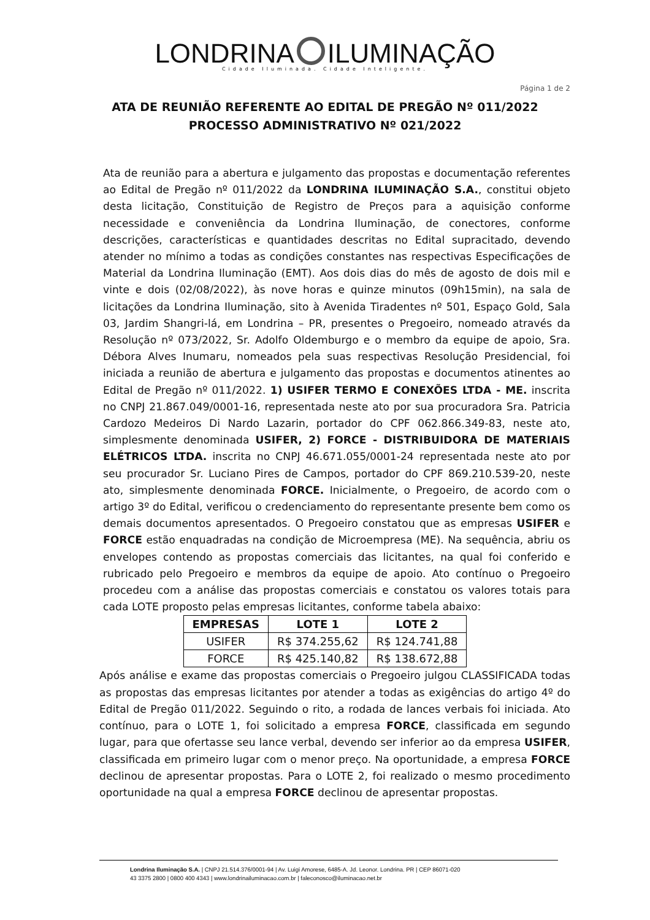LONDRINA ILUMINAÇÃO
Cidade Iluminada. Cidade Inteligente.
Página 1 de 2
ATA DE REUNIÃO REFERENTE AO EDITAL DE PREGÃO Nº 011/2022
PROCESSO ADMINISTRATIVO Nº 021/2022
Ata de reunião para a abertura e julgamento das propostas e documentação referentes ao Edital de Pregão nº 011/2022 da LONDRINA ILUMINAÇÃO S.A., constitui objeto desta licitação, Constituição de Registro de Preços para a aquisição conforme necessidade e conveniência da Londrina Iluminação, de conectores, conforme descrições, características e quantidades descritas no Edital supracitado, devendo atender no mínimo a todas as condições constantes nas respectivas Especificações de Material da Londrina Iluminação (EMT). Aos dois dias do mês de agosto de dois mil e vinte e dois (02/08/2022), às nove horas e quinze minutos (09h15min), na sala de licitações da Londrina Iluminação, sito à Avenida Tiradentes nº 501, Espaço Gold, Sala 03, Jardim Shangri-lá, em Londrina – PR, presentes o Pregoeiro, nomeado através da Resolução nº 073/2022, Sr. Adolfo Oldemburgo e o membro da equipe de apoio, Sra. Débora Alves Inumaru, nomeados pela suas respectivas Resolução Presidencial, foi iniciada a reunião de abertura e julgamento das propostas e documentos atinentes ao Edital de Pregão nº 011/2022. 1) USIFER TERMO E CONEXÕES LTDA - ME. inscrita no CNPJ 21.867.049/0001-16, representada neste ato por sua procuradora Sra. Patricia Cardozo Medeiros Di Nardo Lazarin, portador do CPF 062.866.349-83, neste ato, simplesmente denominada USIFER, 2) FORCE - DISTRIBUIDORA DE MATERIAIS ELÉTRICOS LTDA. inscrita no CNPJ 46.671.055/0001-24 representada neste ato por seu procurador Sr. Luciano Pires de Campos, portador do CPF 869.210.539-20, neste ato, simplesmente denominada FORCE. Inicialmente, o Pregoeiro, de acordo com o artigo 3º do Edital, verificou o credenciamento do representante presente bem como os demais documentos apresentados. O Pregoeiro constatou que as empresas USIFER e FORCE estão enquadradas na condição de Microempresa (ME). Na sequência, abriu os envelopes contendo as propostas comerciais das licitantes, na qual foi conferido e rubricado pelo Pregoeiro e membros da equipe de apoio. Ato contínuo o Pregoeiro procedeu com a análise das propostas comerciais e constatou os valores totais para cada LOTE proposto pelas empresas licitantes, conforme tabela abaixo:
| EMPRESAS | LOTE 1 | LOTE 2 |
| --- | --- | --- |
| USIFER | R$ 374.255,62 | R$ 124.741,88 |
| FORCE | R$ 425.140,82 | R$ 138.672,88 |
Após análise e exame das propostas comerciais o Pregoeiro julgou CLASSIFICADA todas as propostas das empresas licitantes por atender a todas as exigências do artigo 4º do Edital de Pregão 011/2022. Seguindo o rito, a rodada de lances verbais foi iniciada. Ato contínuo, para o LOTE 1, foi solicitado a empresa FORCE, classificada em segundo lugar, para que ofertasse seu lance verbal, devendo ser inferior ao da empresa USIFER, classificada em primeiro lugar com o menor preço. Na oportunidade, a empresa FORCE declinou de apresentar propostas. Para o LOTE 2, foi realizado o mesmo procedimento oportunidade na qual a empresa FORCE declinou de apresentar propostas.
Londrina Iluminação S.A. | CNPJ 21.514.376/0001-94 | Av. Luigi Amorese, 6485-A. Jd. Leonor. Londrina. PR | CEP 86071-020
43 3375 2800 | 0800 400 4343 | www.londrinailuminacao.com.br | faleconosco@iluminacao.net.br